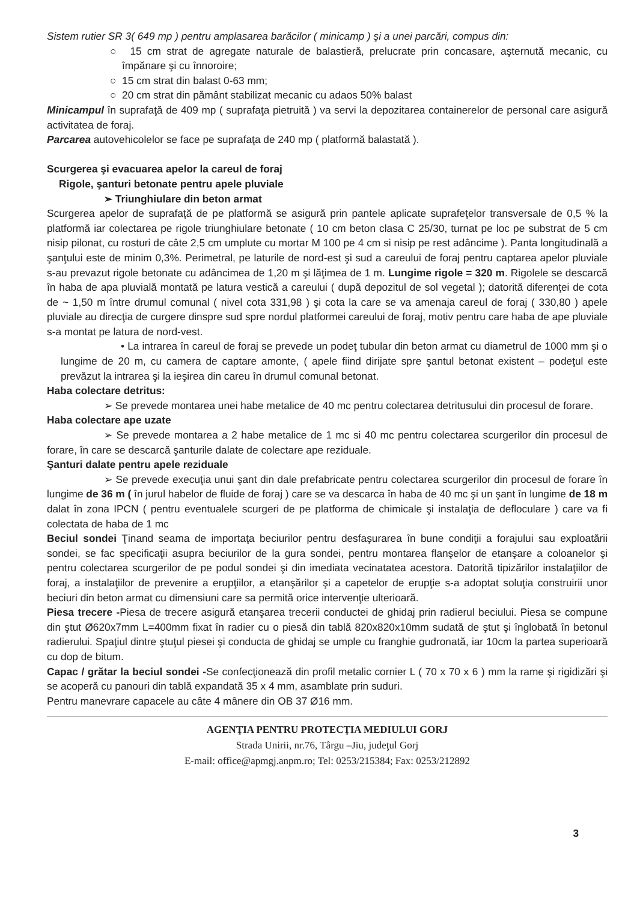Sistem rutier SR 3( 649 mp ) pentru amplasarea barăcilor ( minicamp ) şi a unei parcări, compus din:
○ 15 cm strat de agregate naturale de balastieră, prelucrate prin concasare, aşternută mecanic, cu împănare şi cu înnoroire;
○ 15 cm strat din balast 0-63 mm;
○ 20 cm strat din pământ stabilizat mecanic cu adaos 50% balast
Minicampul în suprafaţă de 409 mp ( suprafaţa pietruită ) va servi la depozitarea containerelor de personal care asigură activitatea de foraj.
Parcarea autovehicolelor se face pe suprafaţa de 240 mp ( platformă balastată ).
Scurgerea şi evacuarea apelor la careul de foraj
Rigole, şanturi betonate pentru apele pluviale
➢ Triunghiulare din beton armat
Scurgerea apelor de suprafaţă de pe platformă se asigură prin pantele aplicate suprafeţelor transversale de 0,5 % la platformă iar colectarea pe rigole triunghiulare betonate ( 10 cm beton clasa C 25/30, turnat pe loc pe substrat de 5 cm nisip pilonat, cu rosturi de câte 2,5 cm umplute cu mortar M 100 pe 4 cm si nisip pe rest adâncime ). Panta longitudinală a şanţului este de minim 0,3%. Perimetral, pe laturile de nord-est şi sud a careului de foraj pentru captarea apelor pluviale s-au prevazut rigole betonate cu adâncimea de 1,20 m şi lăţimea de 1 m. Lungime rigole = 320 m. Rigolele se descarcă în haba de apa pluvială montată pe latura vestică a careului ( după depozitul de sol vegetal ); datorită diferenţei de cota de ~ 1,50 m între drumul comunal ( nivel cota 331,98 ) şi cota la care se va amenaja careul de foraj ( 330,80 ) apele pluviale au direcţia de curgere dinspre sud spre nordul platformei careului de foraj, motiv pentru care haba de ape pluviale s-a montat pe latura de nord-vest.
• La intrarea în careul de foraj se prevede un podeţ tubular din beton armat cu diametrul de 1000 mm şi o lungime de 20 m, cu camera de captare amonte, ( apele fiind dirijate spre şantul betonat existent – podeţul este prevăzut la intrarea şi la ieşirea din careu în drumul comunal betonat.
Haba colectare detritus:
➢ Se prevede montarea unei habe metalice de 40 mc pentru colectarea detritusului din procesul de forare.
Haba colectare ape uzate
➢ Se prevede montarea a 2 habe metalice de 1 mc si 40 mc pentru colectarea scurgerilor din procesul de forare, în care se descarcă şanturile dalate de colectare ape reziduale.
Şanturi dalate pentru apele reziduale
➢ Se prevede execuţia unui şant din dale prefabricate pentru colectarea scurgerilor din procesul de forare în lungime de 36 m ( în jurul habelor de fluide de foraj ) care se va descarca în haba de 40 mc şi un şant în lungime de 18 m dalat în zona IPCN ( pentru eventualele scurgeri de pe platforma de chimicale şi instalaţia de defloculare ) care va fi colectata de haba de 1 mc
Beciul sondei Ţinand seama de importaţa beciurilor pentru desfaşurarea în bune condiţii a forajului sau exploatării sondei, se fac specificaţii asupra beciurilor de la gura sondei, pentru montarea flanşelor de etanşare a coloanelor şi pentru colectarea scurgerilor de pe podul sondei şi din imediata vecinatatea acestora. Datorită tipizărilor instalaţiilor de foraj, a instalaţiilor de prevenire a erupţiilor, a etanşărilor şi a capetelor de erupţie s-a adoptat soluţia construirii unor beciuri din beton armat cu dimensiuni care sa permită orice intervenţie ulterioară.
Piesa trecere -Piesa de trecere asigură etanşarea trecerii conductei de ghidaj prin radierul beciului. Piesa se compune din ştut Ø620x7mm L=400mm fixat în radier cu o piesă din tablă 820x820x10mm sudată de ştut şi înglobată în betonul radierului. Spaţiul dintre ştuţul piesei şi conducta de ghidaj se umple cu franghie gudronată, iar 10cm la partea superioară cu dop de bitum.
Capac / grătar la beciul sondei -Se confecţionează din profil metalic cornier L ( 70 x 70 x 6 ) mm la rame şi rigidizări şi se acoperă cu panouri din tablă expandată 35 x 4 mm, asamblate prin suduri.
Pentru manevrare capacele au câte 4 mânere din OB 37 Ø16 mm.
AGENŢIA PENTRU PROTECŢIA MEDIULUI GORJ
Strada Unirii, nr.76, Târgu –Jiu, judeţul Gorj
E-mail: office@apmgj.anpm.ro; Tel: 0253/215384; Fax: 0253/212892
3